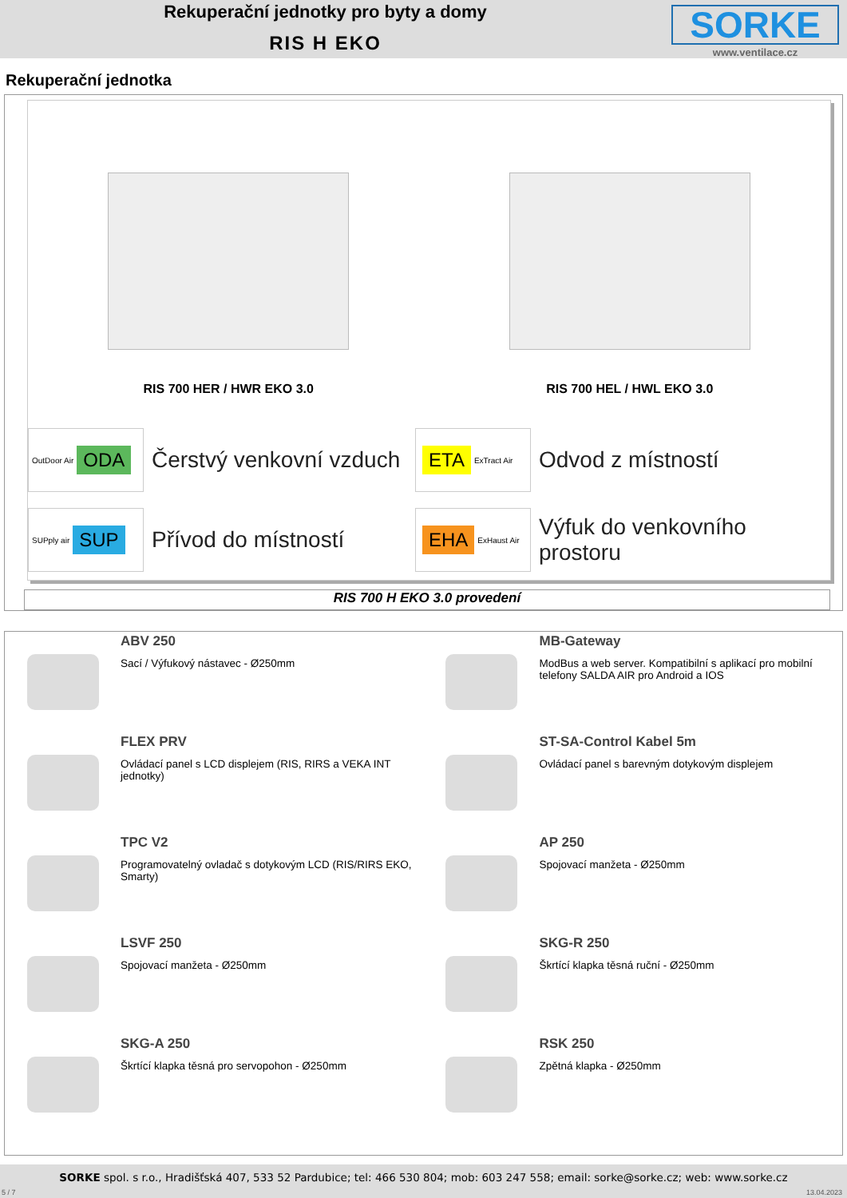Rekuperační jednotky pro byty a domy
RIS H EKO
SORKE
www.ventilace.cz
Rekuperační jednotka
RIS 700 HER / HWR EKO 3.0 RIS 700 HEL / HWL EKO 3.0
OutDoor Air ODA
Čerstvý venkovní vzduch
ETA ExTract Air
Odvod z místností
SUPply air SUP
Přívod do místností
EHA ExHaust Air
Výfuk do venkovního prostoru
RIS 700 H EKO 3.0 provedení
ABV 250
Sací / Výfukový nástavec - Ø250mm
MB-Gateway
ModBus a web server. Kompatibilní s aplikací pro mobilní telefony SALDA AIR pro Android a IOS
FLEX PRV
Ovládací panel s LCD displejem (RIS, RIRS a VEKA INT jednotky)
ST-SA-Control Kabel 5m
Ovládací panel s barevným dotykovým displejem
TPC V2
Programovatelný ovladač s dotykovým LCD (RIS/RIRS EKO, Smarty)
AP 250
Spojovací manžeta - Ø250mm
LSVF 250
Spojovací manžeta - Ø250mm
SKG-R 250
Škrtící klapka těsná ruční - Ø250mm
SKG-A 250
Škrtící klapka těsná pro servopohon - Ø250mm
RSK 250
Zpětná klapka - Ø250mm
SORKE spol. s r.o., Hradišťská 407, 533 52 Pardubice; tel: 466 530 804; mob: 603 247 558; email: sorke@sorke.cz; web: www.sorke.cz
5 / 7 13.04.2023